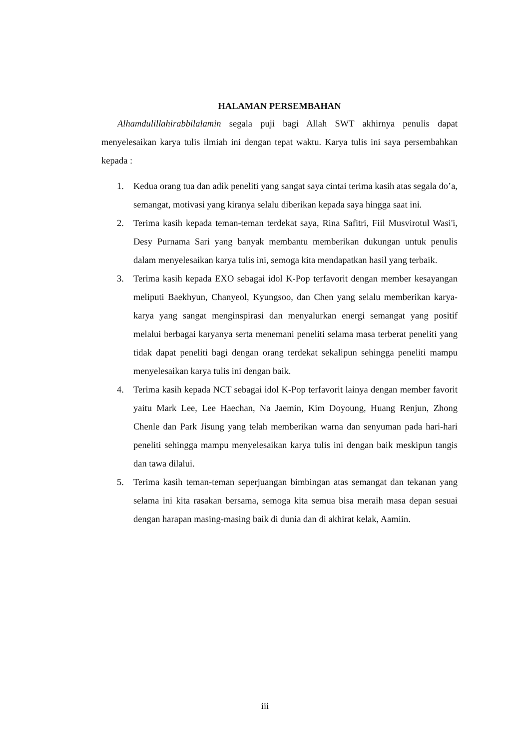HALAMAN PERSEMBAHAN
Alhamdulillahirabbilalamin segala puji bagi Allah SWT akhirnya penulis dapat menyelesaikan karya tulis ilmiah ini dengan tepat waktu. Karya tulis ini saya persembahkan kepada :
1. Kedua orang tua dan adik peneliti yang sangat saya cintai terima kasih atas segala do’a, semangat, motivasi yang kiranya selalu diberikan kepada saya hingga saat ini.
2. Terima kasih kepada teman-teman terdekat saya, Rina Safitri, Fiil Musvirotul Wasi'i, Desy Purnama Sari yang banyak membantu memberikan dukungan untuk penulis dalam menyelesaikan karya tulis ini, semoga kita mendapatkan hasil yang terbaik.
3. Terima kasih kepada EXO sebagai idol K-Pop terfavorit dengan member kesayangan meliputi Baekhyun, Chanyeol, Kyungsoo, dan Chen yang selalu memberikan karya-karya yang sangat menginspirasi dan menyalurkan energi semangat yang positif melalui berbagai karyanya serta menemani peneliti selama masa terberat peneliti yang tidak dapat peneliti bagi dengan orang terdekat sekalipun sehingga peneliti mampu menyelesaikan karya tulis ini dengan baik.
4. Terima kasih kepada NCT sebagai idol K-Pop terfavorit lainya dengan member favorit yaitu Mark Lee, Lee Haechan, Na Jaemin, Kim Doyoung, Huang Renjun, Zhong Chenle dan Park Jisung yang telah memberikan warna dan senyuman pada hari-hari peneliti sehingga mampu menyelesaikan karya tulis ini dengan baik meskipun tangis dan tawa dilalui.
5. Terima kasih teman-teman seperjuangan bimbingan atas semangat dan tekanan yang selama ini kita rasakan bersama, semoga kita semua bisa meraih masa depan sesuai dengan harapan masing-masing baik di dunia dan di akhirat kelak, Aamiin.
iii